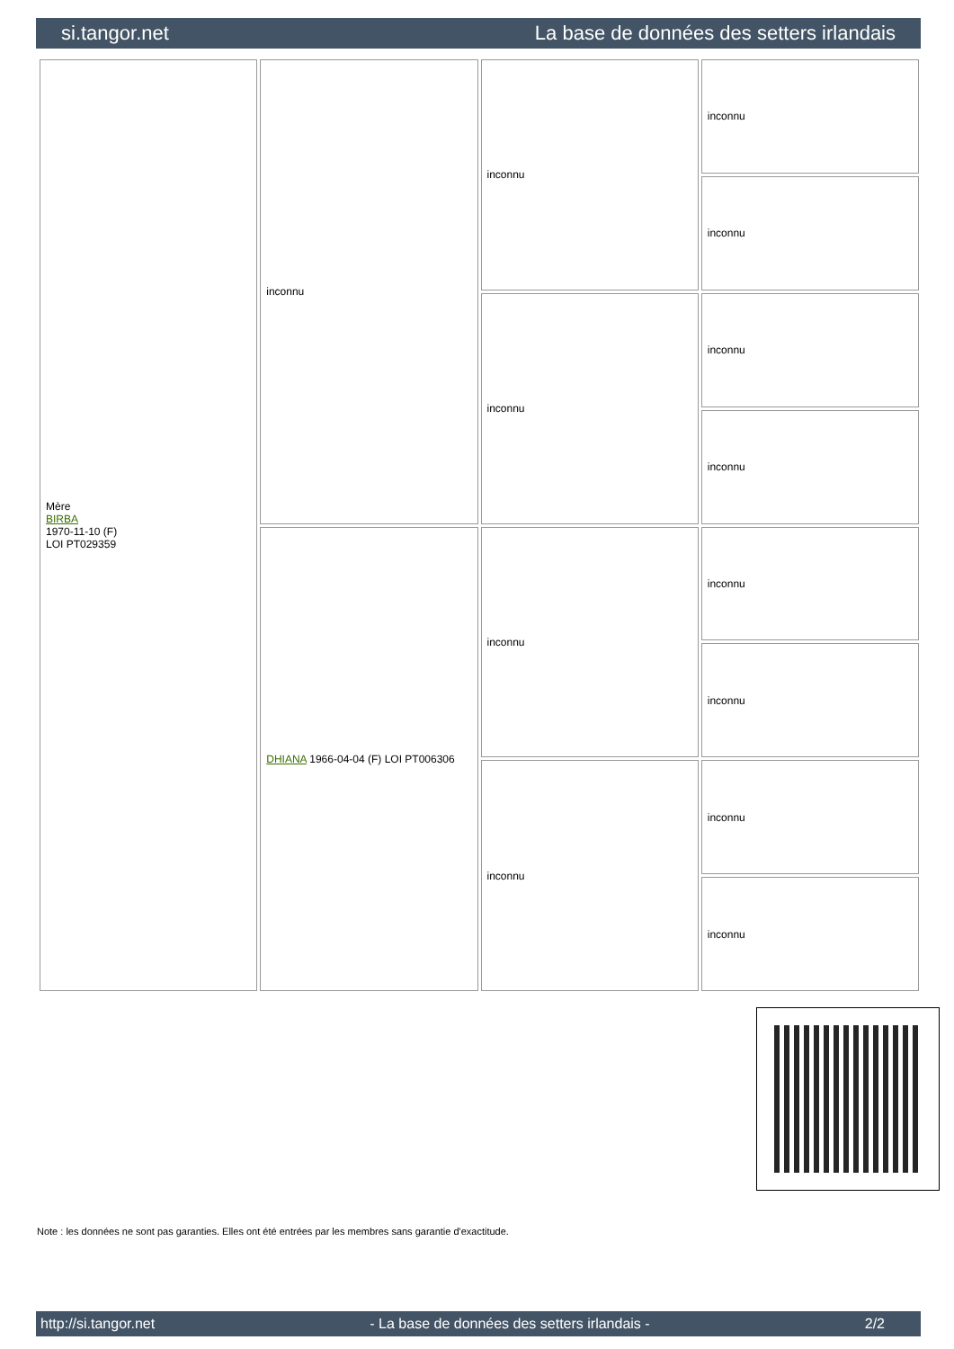si.tangor.net La base de données des setters irlandais
| Mère BIRBA 1970-11-10 (F) LOI PT029359 | inconnu | inconnu | inconnu |
| | | | inconnu |
| | | inconnu | inconnu |
| | | | inconnu |
| | DHIANA 1966-04-04 (F) LOI PT006306 | inconnu | inconnu |
| | | | inconnu |
| | | inconnu | inconnu |
| | | | inconnu |
Note : les données ne sont pas garanties. Elles ont été entrées par les membres sans garantie d'exactitude.
http://si.tangor.net - La base de données des setters irlandais - 2/2